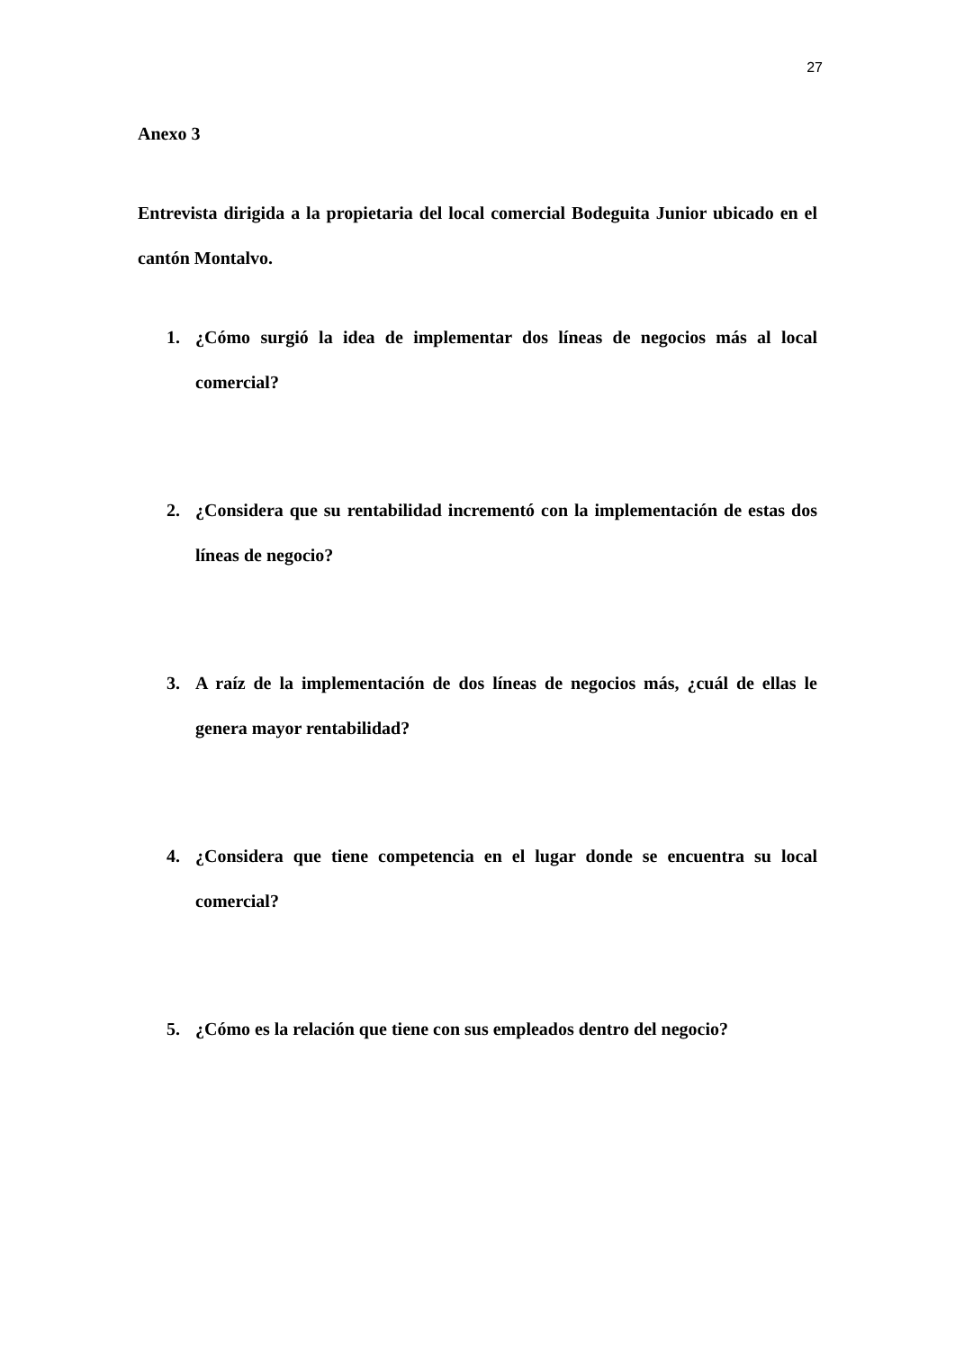27
Anexo 3
Entrevista dirigida a la propietaria del local comercial Bodeguita Junior ubicado en el cantón Montalvo.
1. ¿Cómo surgió la idea de implementar dos líneas de negocios más al local comercial?
2. ¿Considera que su rentabilidad incrementó con la implementación de estas dos líneas de negocio?
3. A raíz de la implementación de dos líneas de negocios más, ¿cuál de ellas le genera mayor rentabilidad?
4. ¿Considera que tiene competencia en el lugar donde se encuentra su local comercial?
5. ¿Cómo es la relación que tiene con sus empleados dentro del negocio?